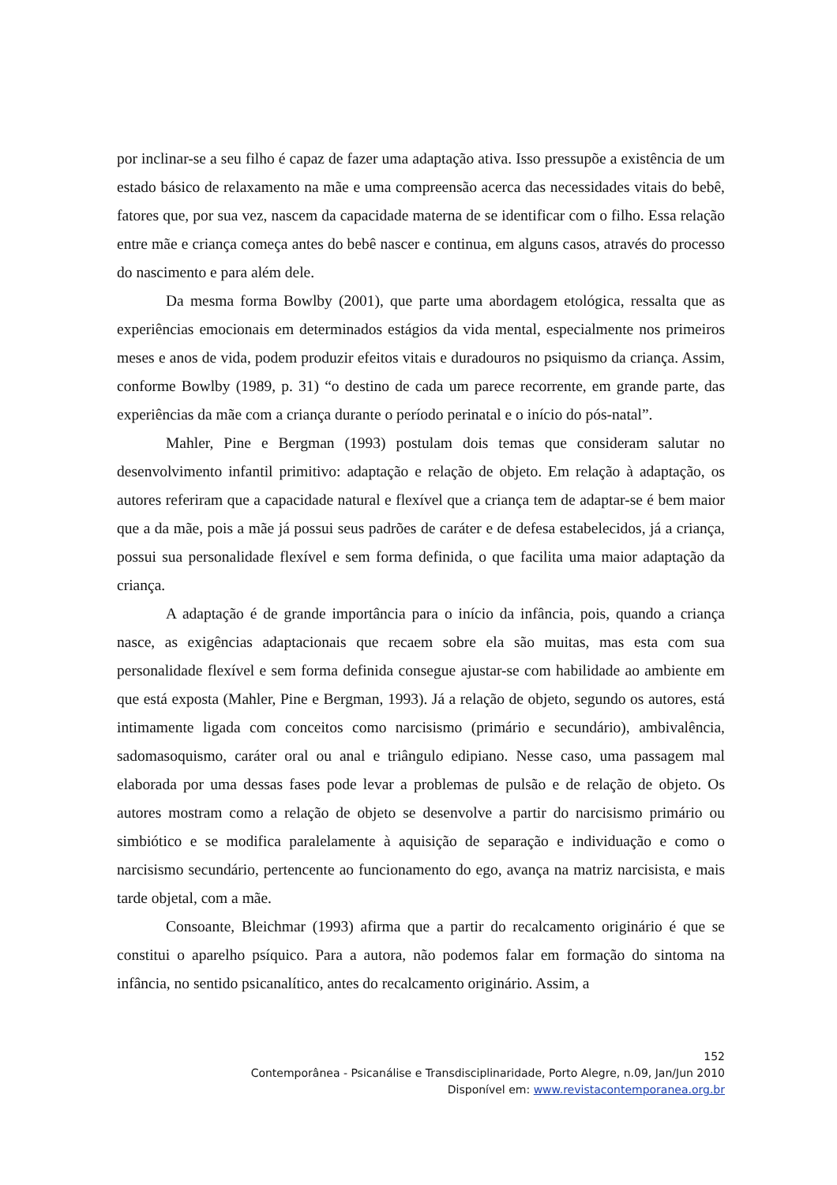por inclinar-se a seu filho é capaz de fazer uma adaptação ativa. Isso pressupõe a existência de um estado básico de relaxamento na mãe e uma compreensão acerca das necessidades vitais do bebê, fatores que, por sua vez, nascem da capacidade materna de se identificar com o filho. Essa relação entre mãe e criança começa antes do bebê nascer e continua, em alguns casos, através do processo do nascimento e para além dele.
Da mesma forma Bowlby (2001), que parte uma abordagem etológica, ressalta que as experiências emocionais em determinados estágios da vida mental, especialmente nos primeiros meses e anos de vida, podem produzir efeitos vitais e duradouros no psiquismo da criança. Assim, conforme Bowlby (1989, p. 31) “o destino de cada um parece recorrente, em grande parte, das experiências da mãe com a criança durante o período perinatal e o início do pós-natal”.
Mahler, Pine e Bergman (1993) postulam dois temas que consideram salutar no desenvolvimento infantil primitivo: adaptação e relação de objeto. Em relação à adaptação, os autores referiram que a capacidade natural e flexível que a criança tem de adaptar-se é bem maior que a da mãe, pois a mãe já possui seus padrões de caráter e de defesa estabelecidos, já a criança, possui sua personalidade flexível e sem forma definida, o que facilita uma maior adaptação da criança.
A adaptação é de grande importância para o início da infância, pois, quando a criança nasce, as exigências adaptacionais que recaem sobre ela são muitas, mas esta com sua personalidade flexível e sem forma definida consegue ajustar-se com habilidade ao ambiente em que está exposta (Mahler, Pine e Bergman, 1993). Já a relação de objeto, segundo os autores, está intimamente ligada com conceitos como narcisismo (primário e secundário), ambivalência, sadomasoquismo, caráter oral ou anal e triângulo edipiano. Nesse caso, uma passagem mal elaborada por uma dessas fases pode levar a problemas de pulsão e de relação de objeto. Os autores mostram como a relação de objeto se desenvolve a partir do narcisismo primário ou simbiótico e se modifica paralelamente à aquisição de separação e individuação e como o narcisismo secundário, pertencente ao funcionamento do ego, avança na matriz narcisista, e mais tarde objetal, com a mãe.
Consoante, Bleichmar (1993) afirma que a partir do recalcamento originário é que se constitui o aparelho psíquico. Para a autora, não podemos falar em formação do sintoma na infância, no sentido psicanalítico, antes do recalcamento originário. Assim, a
152
Contemporânea - Psicanálise e Transdisciplinaridade, Porto Alegre, n.09, Jan/Jun 2010
Disponível em: www.revistacontemporanea.org.br